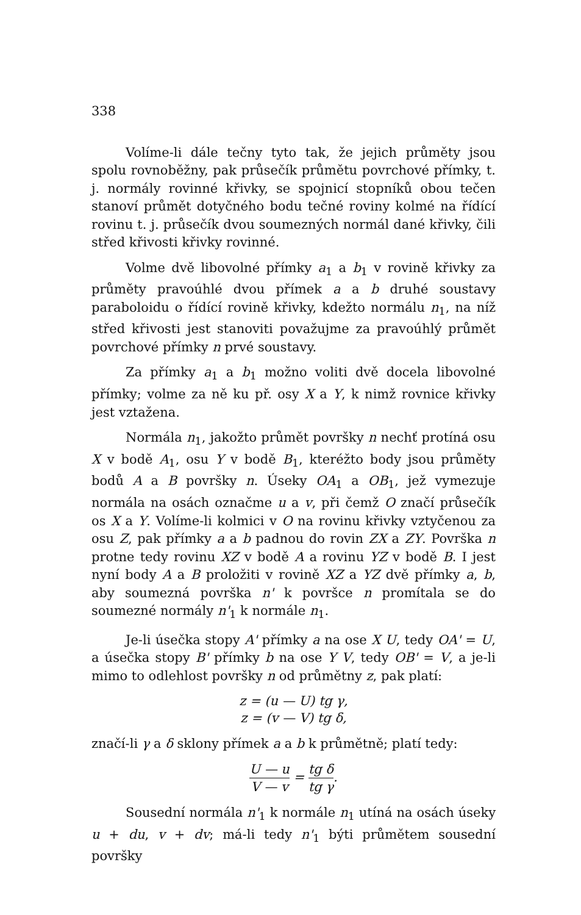338
Volíme-li dále tečny tyto tak, že jejich průměty jsou spolu rovnoběžny, pak průsečík průmětu povrchové přímky, t. j. normály rovinné křivky, se spojnicí stopníků obou tečen stanoví průmět dotyčného bodu tečné roviny kolmé na řídící rovinu t. j. průsečík dvou soumezných normál dané křivky, čili střed křivosti křivky rovinné.
Volme dvě libovolné přímky a<sub>1</sub> a b<sub>1</sub> v rovině křivky za průměty pravoúhlé dvou přímek a a b druhé soustavy paraboloidu o řídící rovině křivky, kdežto normálu n<sub>1</sub>, na níž střed křivosti jest stanoviti považujme za pravoúhlý průmět povrchové přímky n prvé soustavy.
Za přímky a<sub>1</sub> a b<sub>1</sub> možno voliti dvě docela libovolné přímky; volme za ně ku př. osy X a Y, k nimž rovnice křivky jest vztažena.
Normála n<sub>1</sub>, jakožto průmět površky n nechť protíná osu X v bodě A<sub>1</sub>, osu Y v bodě B<sub>1</sub>, kteréžto body jsou průměty bodů A a B površky n. Úseky OA<sub>1</sub> a OB<sub>1</sub>, jež vymezuje normála na osách označme u a v, při čemž O značí průsečík os X a Y. Volíme-li kolmici v O na rovinu křivky vztyčenou za osu Z, pak přímky a a b padnou do rovin ZX a ZY. Površka n protne tedy rovinu XZ v bodě A a rovinu YZ v bodě B. I jest nyní body A a B proložiti v rovině XZ a YZ dvě přímky a, b, aby soumezná površka n' k površce n promítala se do soumezné normály n'<sub>1</sub> k normále n<sub>1</sub>.
Je-li úsečka stopy A' přímky a na ose X U, tedy OA' = U, a úsečka stopy B' přímky b na ose Y V, tedy OB' = V, a je-li mimo to odlehlost površky n od průmětny z, pak platí:
z = (u — U) tg γ,
z = (v — V) tg δ,
značí-li γ a δ sklony přímek a a b k průmětně; platí tedy:
U — u V — v = tg δ tg γ.
Sousední normála n'<sub>1</sub> k normále n<sub>1</sub> utíná na osách úseky u + du, v + dv; má-li tedy n'<sub>1</sub> býti průmětem sousední površky